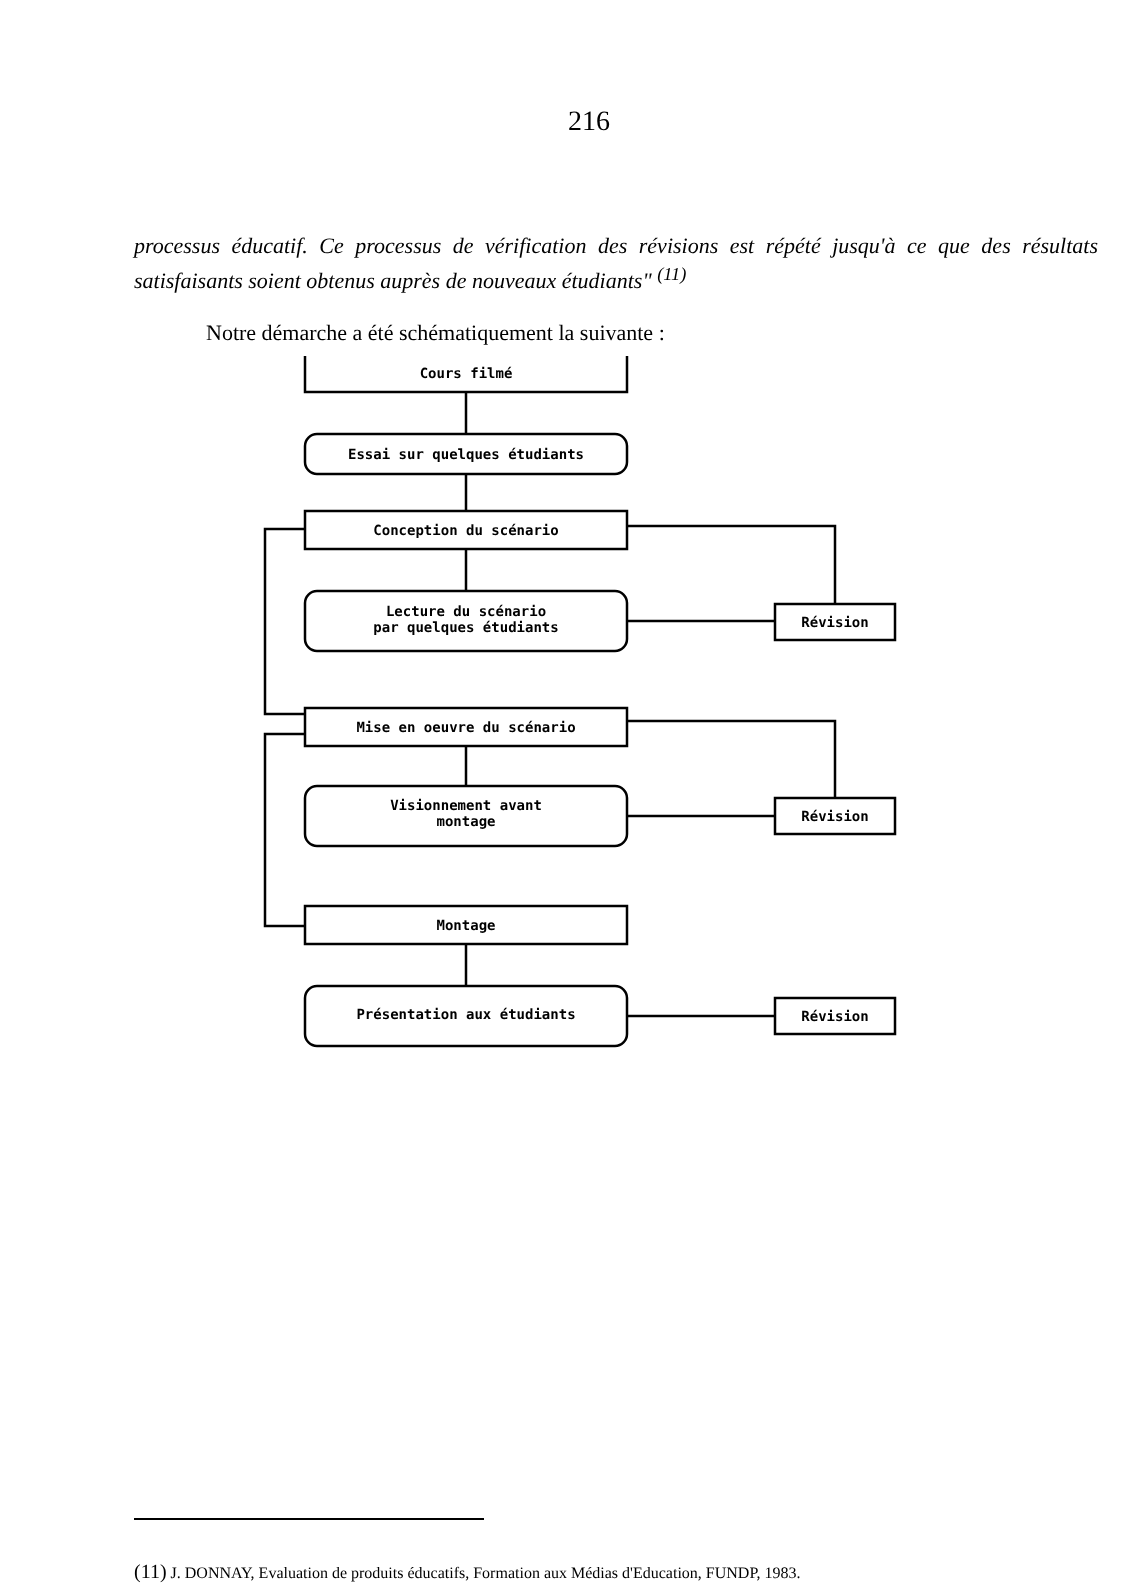216
processus éducatif. Ce processus de vérification des révisions est répété jusqu'à ce que des résultats satisfaisants soient obtenus auprès de nouveaux étudiants" <sup>(11)</sup>
Notre démarche a été schématiquement la suivante :
Cours filmé
Essai sur quelques étudiants
Conception du scénario
Lecture du scénario
par quelques étudiants
Révision
Mise en oeuvre du scénario
Visionnement avant
montage
Révision
Montage
Présentation aux étudiants
Révision
(11) J. DONNAY, Evaluation de produits éducatifs, Formation aux Médias d'Education, FUNDP, 1983.